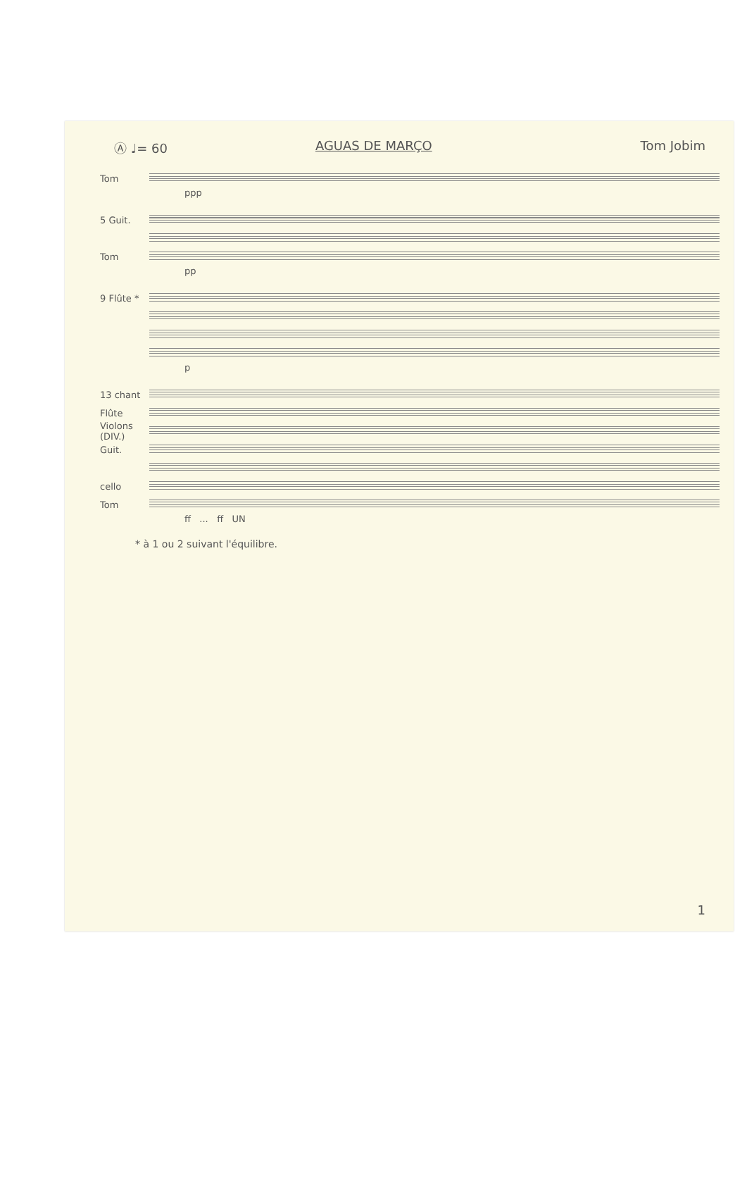Ⓐ ♩= 60 AGUAS DE MARÇO Tom Jobim
Tom
ppp
5 Guit.
Tom
pp
9 Flûte *
p
13 chant
Flûte
Violons (DIV.)
Guit.
cello
Tom
ff ... ff UN
* à 1 ou 2 suivant l'équilibre.
1